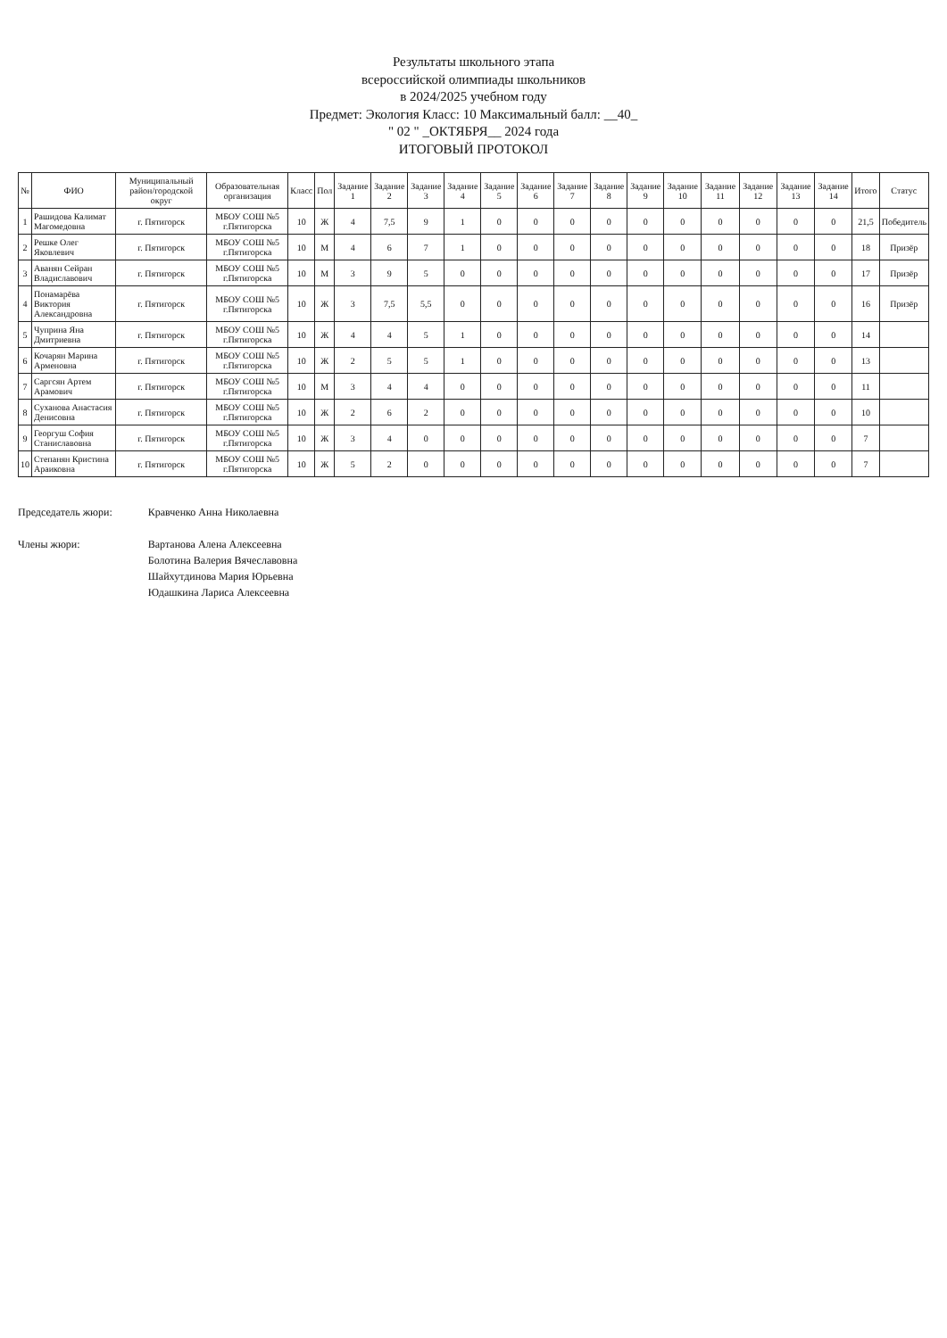Результаты школьного этапа
всероссийской олимпиады школьников
в 2024/2025 учебном году
Предмет: Экология Класс: 10 Максимальный балл: __40_
" 02 " _ОКТЯБРЯ__ 2024 года
ИТОГОВЫЙ ПРОТОКОЛ
| № | ФИО | Муниципальный район/городской округ | Образовательная организация | Класс | Пол | Задание 1 | Задание 2 | Задание 3 | Задание 4 | Задание 5 | Задание 6 | Задание 7 | Задание 8 | Задание 9 | Задание 10 | Задание 11 | Задание 12 | Задание 13 | Задание 14 | Итого | Статус |
| --- | --- | --- | --- | --- | --- | --- | --- | --- | --- | --- | --- | --- | --- | --- | --- | --- | --- | --- | --- | --- | --- |
| 1 | Рашидова Калимат Магомедовна | г. Пятигорск | МБОУ СОШ №5 г.Пятигорска | 10 | Ж | 4 | 7,5 | 9 | 1 | 0 | 0 | 0 | 0 | 0 | 0 | 0 | 0 | 0 | 0 | 21,5 | Победитель |
| 2 | Решке Олег Яковлевич | г. Пятигорск | МБОУ СОШ №5 г.Пятигорска | 10 | М | 4 | 6 | 7 | 1 | 0 | 0 | 0 | 0 | 0 | 0 | 0 | 0 | 0 | 0 | 18 | Призёр |
| 3 | Аванян Сейран Владиславович | г. Пятигорск | МБОУ СОШ №5 г.Пятигорска | 10 | М | 3 | 9 | 5 | 0 | 0 | 0 | 0 | 0 | 0 | 0 | 0 | 0 | 0 | 0 | 17 | Призёр |
| 4 | Понамарёва Виктория Александровна | г. Пятигорск | МБОУ СОШ №5 г.Пятигорска | 10 | Ж | 3 | 7,5 | 5,5 | 0 | 0 | 0 | 0 | 0 | 0 | 0 | 0 | 0 | 0 | 0 | 16 | Призёр |
| 5 | Чуприна Яна Дмитриевна | г. Пятигорск | МБОУ СОШ №5 г.Пятигорска | 10 | Ж | 4 | 4 | 5 | 1 | 0 | 0 | 0 | 0 | 0 | 0 | 0 | 0 | 0 | 0 | 14 | |
| 6 | Кочарян Марина Арменовна | г. Пятигорск | МБОУ СОШ №5 г.Пятигорска | 10 | Ж | 2 | 5 | 5 | 1 | 0 | 0 | 0 | 0 | 0 | 0 | 0 | 0 | 0 | 0 | 13 | |
| 7 | Саргсян Артем Арамович | г. Пятигорск | МБОУ СОШ №5 г.Пятигорска | 10 | М | 3 | 4 | 4 | 0 | 0 | 0 | 0 | 0 | 0 | 0 | 0 | 0 | 0 | 0 | 11 | |
| 8 | Суханова Анастасия Денисовна | г. Пятигорск | МБОУ СОШ №5 г.Пятигорска | 10 | Ж | 2 | 6 | 2 | 0 | 0 | 0 | 0 | 0 | 0 | 0 | 0 | 0 | 0 | 0 | 10 | |
| 9 | Георгуш София Станиславовна | г. Пятигорск | МБОУ СОШ №5 г.Пятигорска | 10 | Ж | 3 | 4 | 0 | 0 | 0 | 0 | 0 | 0 | 0 | 0 | 0 | 0 | 0 | 0 | 7 | |
| 10 | Степанян Кристина Араиковна | г. Пятигорск | МБОУ СОШ №5 г.Пятигорска | 10 | Ж | 5 | 2 | 0 | 0 | 0 | 0 | 0 | 0 | 0 | 0 | 0 | 0 | 0 | 0 | 7 | |
Председатель жюри:
Члены жюри:
Кравченко Анна Николаевна
Вартанова Алена Алексеевна
Болотина Валерия Вячеславовна
Шайхутдинова Мария Юрьевна
Юдашкина Лариса Алексеевна